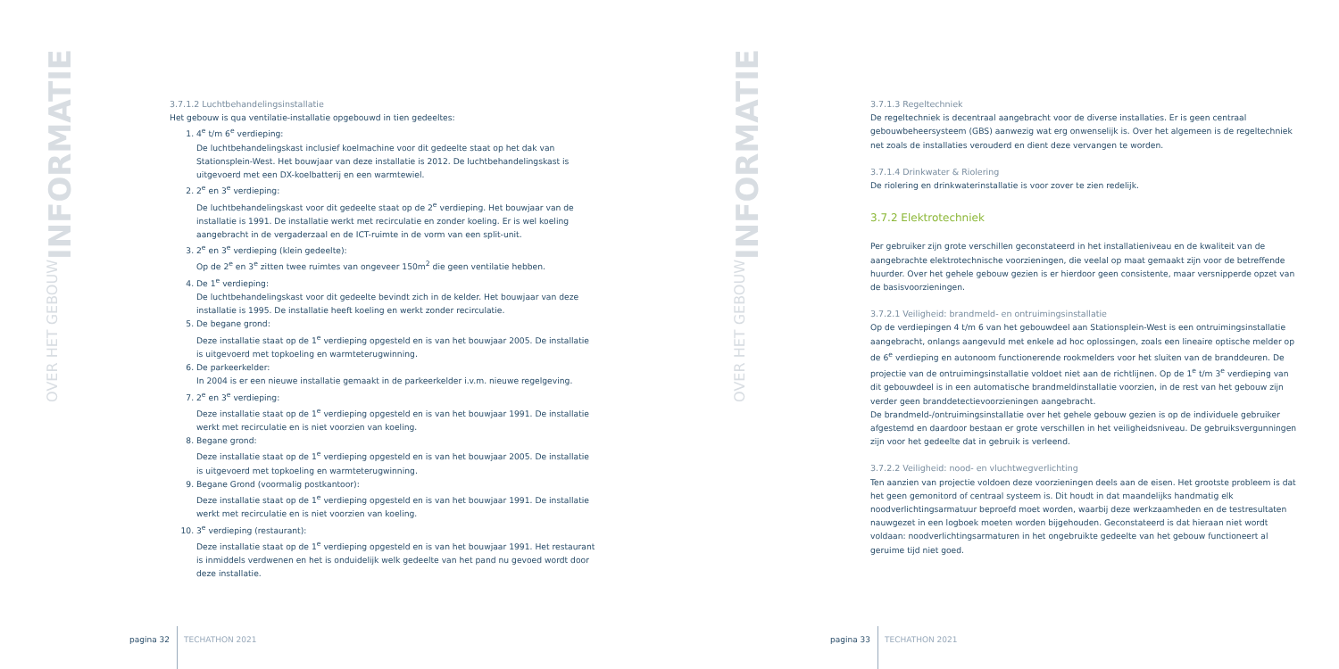INFORMATIE OVER HET GEBOUW
3.7.1.2 Luchtbehandelingsinstallatie
Het gebouw is qua ventilatie-installatie opgebouwd in tien gedeeltes:
1. 4<sup>e</sup> t/m 6<sup>e</sup> verdieping:
De luchtbehandelingskast inclusief koelmachine voor dit gedeelte staat op het dak van Stationsplein-West. Het bouwjaar van deze installatie is 2012. De luchtbehandelingskast is uitgevoerd met een DX-koelbatterij en een warmtewiel.
2. 2<sup>e</sup> en 3<sup>e</sup> verdieping:
De luchtbehandelingskast voor dit gedeelte staat op de 2<sup>e</sup> verdieping. Het bouwjaar van de installatie is 1991. De installatie werkt met recirculatie en zonder koeling. Er is wel koeling aangebracht in de vergaderzaal en de ICT-ruimte in de vorm van een split-unit.
3. 2<sup>e</sup> en 3<sup>e</sup> verdieping (klein gedeelte):
Op de 2<sup>e</sup> en 3<sup>e</sup> zitten twee ruimtes van ongeveer 150m<sup>2</sup> die geen ventilatie hebben.
4. De 1<sup>e</sup> verdieping:
De luchtbehandelingskast voor dit gedeelte bevindt zich in de kelder. Het bouwjaar van deze installatie is 1995. De installatie heeft koeling en werkt zonder recirculatie.
5. De begane grond:
Deze installatie staat op de 1<sup>e</sup> verdieping opgesteld en is van het bouwjaar 2005. De installatie is uitgevoerd met topkoeling en warmteterugwinning.
6. De parkeerkelder:
In 2004 is er een nieuwe installatie gemaakt in de parkeerkelder i.v.m. nieuwe regelgeving.
7. 2<sup>e</sup> en 3<sup>e</sup> verdieping:
Deze installatie staat op de 1<sup>e</sup> verdieping opgesteld en is van het bouwjaar 1991. De installatie werkt met recirculatie en is niet voorzien van koeling.
8. Begane grond:
Deze installatie staat op de 1<sup>e</sup> verdieping opgesteld en is van het bouwjaar 2005. De installatie is uitgevoerd met topkoeling en warmteterugwinning.
9. Begane Grond (voormalig postkantoor):
Deze installatie staat op de 1<sup>e</sup> verdieping opgesteld en is van het bouwjaar 1991. De installatie werkt met recirculatie en is niet voorzien van koeling.
10. 3<sup>e</sup> verdieping (restaurant):
Deze installatie staat op de 1<sup>e</sup> verdieping opgesteld en is van het bouwjaar 1991. Het restaurant is inmiddels verdwenen en het is onduidelijk welk gedeelte van het pand nu gevoed wordt door deze installatie.
pagina 32 TECHATHON 2021
INFORMATIE OVER HET GEBOUW
3.7.1.3 Regeltechniek
De regeltechniek is decentraal aangebracht voor de diverse installaties. Er is geen centraal gebouwbeheersysteem (GBS) aanwezig wat erg onwenselijk is. Over het algemeen is de regeltechniek net zoals de installaties verouderd en dient deze vervangen te worden.
3.7.1.4 Drinkwater & Riolering
De riolering en drinkwaterinstallatie is voor zover te zien redelijk.
3.7.2 Elektrotechniek
Per gebruiker zijn grote verschillen geconstateerd in het installatieniveau en de kwaliteit van de aangebrachte elektrotechnische voorzieningen, die veelal op maat gemaakt zijn voor de betreffende huurder. Over het gehele gebouw gezien is er hierdoor geen consistente, maar versnipperde opzet van de basisvoorzieningen.
3.7.2.1 Veiligheid: brandmeld- en ontruimingsinstallatie
Op de verdiepingen 4 t/m 6 van het gebouwdeel aan Stationsplein-West is een ontruimingsinstallatie aangebracht, onlangs aangevuld met enkele ad hoc oplossingen, zoals een lineaire optische melder op de 6<sup>e</sup> verdieping en autonoom functionerende rookmelders voor het sluiten van de branddeuren. De projectie van de ontruimingsinstallatie voldoet niet aan de richtlijnen. Op de 1<sup>e</sup> t/m 3<sup>e</sup> verdieping van dit gebouwdeel is in een automatische brandmeldinstallatie voorzien, in de rest van het gebouw zijn verder geen branddetectievoorzieningen aangebracht.
De brandmeld-/ontruimingsinstallatie over het gehele gebouw gezien is op de individuele gebruiker afgestemd en daardoor bestaan er grote verschillen in het veiligheidsniveau. De gebruiksvergunningen zijn voor het gedeelte dat in gebruik is verleend.
3.7.2.2 Veiligheid: nood- en vluchtwegverlichting
Ten aanzien van projectie voldoen deze voorzieningen deels aan de eisen. Het grootste probleem is dat het geen gemonitord of centraal systeem is. Dit houdt in dat maandelijks handmatig elk noodverlichtingsarmatuur beproefd moet worden, waarbij deze werkzaamheden en de testresultaten nauwgezet in een logboek moeten worden bijgehouden. Geconstateerd is dat hieraan niet wordt voldaan: noodverlichtingsarmaturen in het ongebruikte gedeelte van het gebouw functioneert al geruime tijd niet goed.
pagina 33 TECHATHON 2021